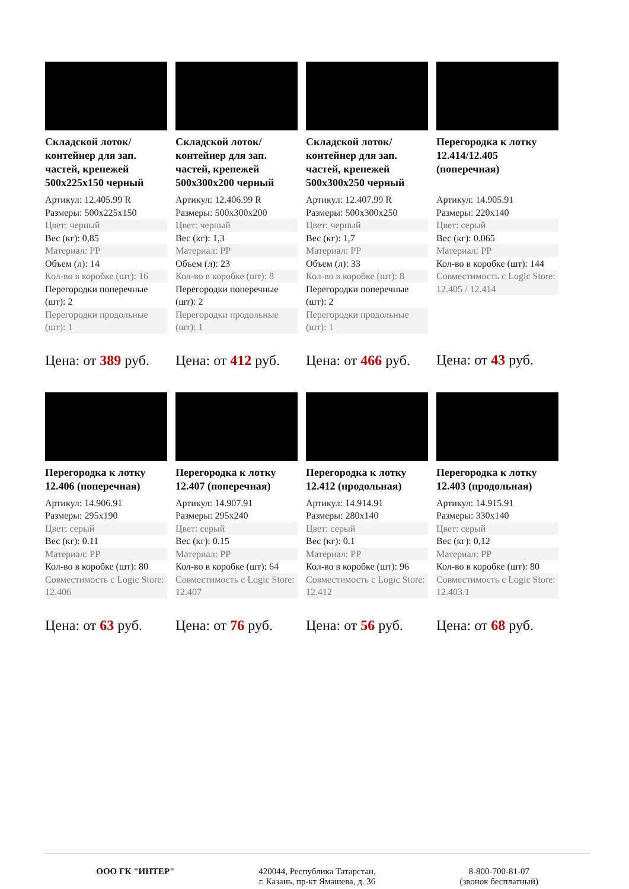Складской лоток/контейнер для зап. частей, крепежей 500x225x150 черный
Артикул: 12.405.99 R
Размеры: 500x225x150
Цвет: черный
Вес (кг): 0,85
Материал: PP
Объем (л): 14
Кол-во в коробке (шт): 16
Перегородки поперечные (шт): 2
Перегородки продольные (шт): 1
Цена: от 389 руб.
Складской лоток/контейнер для зап. частей, крепежей 500x300x200 черный
Артикул: 12.406.99 R
Размеры: 500x300x200
Цвет: черный
Вес (кг): 1,3
Материал: PP
Объем (л): 23
Кол-во в коробке (шт): 8
Перегородки поперечные (шт): 2
Перегородки продольные (шт): 1
Цена: от 412 руб.
Складской лоток/контейнер для зап. частей, крепежей 500x300x250 черный
Артикул: 12.407.99 R
Размеры: 500x300x250
Цвет: черный
Вес (кг): 1,7
Материал: PP
Объем (л): 33
Кол-во в коробке (шт): 8
Перегородки поперечные (шт): 2
Перегородки продольные (шт): 1
Цена: от 466 руб.
Перегородка к лотку 12.414/12.405 (поперечная)
Артикул: 14.905.91
Размеры: 220x140
Цвет: серый
Вес (кг): 0.065
Материал: PP
Кол-во в коробке (шт): 144
Совместимость с Logic Store: 12.405 / 12.414
Цена: от 43 руб.
Перегородка к лотку 12.406 (поперечная)
Артикул: 14.906.91
Размеры: 295x190
Цвет: серый
Вес (кг): 0.11
Материал: PP
Кол-во в коробке (шт): 80
Совместимость с Logic Store: 12.406
Цена: от 63 руб.
Перегородка к лотку 12.407 (поперечная)
Артикул: 14.907.91
Размеры: 295x240
Цвет: серый
Вес (кг): 0.15
Материал: PP
Кол-во в коробке (шт): 64
Совместимость с Logic Store: 12.407
Цена: от 76 руб.
Перегородка к лотку 12.412 (продольная)
Артикул: 14.914.91
Размеры: 280x140
Цвет: серый
Вес (кг): 0.1
Материал: PP
Кол-во в коробке (шт): 96
Совместимость с Logic Store: 12.412
Цена: от 56 руб.
Перегородка к лотку 12.403 (продольная)
Артикул: 14.915.91
Размеры: 330x140
Цвет: серый
Вес (кг): 0,12
Материал: PP
Кол-во в коробке (шт): 80
Совместимость с Logic Store: 12.403.1
Цена: от 68 руб.
ООО ГК "ИНТЕР" 420044, Республика Татарстан,
г. Казань, пр-кт Ямашева, д. 36
8-800-700-81-07
(звонок бесплатный)